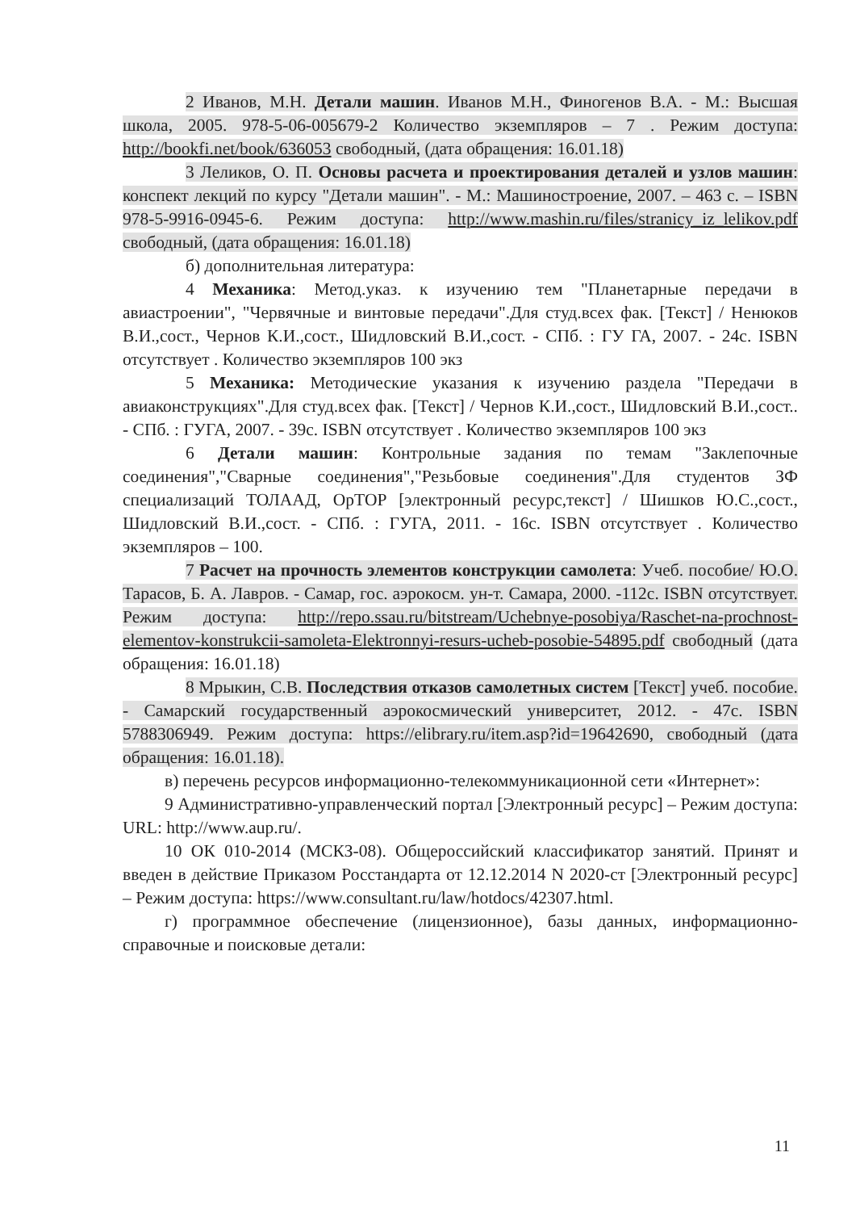2 Иванов, М.Н. Детали машин. Иванов М.Н., Финогенов В.А. - М.: Высшая школа, 2005. 978-5-06-005679-2 Количество экземпляров – 7 . Режим доступа: http://bookfi.net/book/636053 свободный, (дата обращения: 16.01.18)
3 Леликов, О. П. Основы расчета и проектирования деталей и узлов машин: конспект лекций по курсу "Детали машин". - М.: Машиностроение, 2007. – 463 с. – ISBN 978-5-9916-0945-6. Режим доступа: http://www.mashin.ru/files/stranicy_iz_lelikov.pdf свободный, (дата обращения: 16.01.18)
б) дополнительная литература:
4 Механика: Метод.указ. к изучению тем "Планетарные передачи в авиастроении", "Червячные и винтовые передачи".Для студ.всех фак. [Текст] / Ненюков В.И.,сост., Чернов К.И.,сост., Шидловский В.И.,сост. - СПб. : ГУ ГА, 2007. - 24с. ISBN отсутствует . Количество экземпляров 100 экз
5 Механика: Методические указания к изучению раздела "Передачи в авиаконструкциях".Для студ.всех фак. [Текст] / Чернов К.И.,сост., Шидловский В.И.,сост.. - СПб. : ГУГА, 2007. - 39с. ISBN отсутствует . Количество экземпляров 100 экз
6 Детали машин: Контрольные задания по темам "Заклепочные соединения","Сварные соединения","Резьбовые соединения".Для студентов ЗФ специализаций ТОЛААД, ОрТОР [электронный ресурс,текст] / Шишков Ю.С.,сост., Шидловский В.И.,сост. - СПб. : ГУГА, 2011. - 16с. ISBN отсутствует . Количество экземпляров – 100.
7 Расчет на прочность элементов конструкции самолета: Учеб. пособие/ Ю.О. Тарасов, Б. А. Лавров. - Самар, гос. аэрокосм. ун-т. Самара, 2000. -112с. ISBN отсутствует. Режим доступа: http://repo.ssau.ru/bitstream/Uchebnye-posobiya/Raschet-na-prochnost-elementov-konstrukcii-samoleta-Elektronnyi-resurs-ucheb-posobie-54895.pdf свободный (дата обращения: 16.01.18)
8 Мрыкин, С.В. Последствия отказов самолетных систем [Текст] учеб. пособие. - Самарский государственный аэрокосмический университет, 2012. - 47с. ISBN 5788306949. Режим доступа: https://elibrary.ru/item.asp?id=19642690, свободный (дата обращения: 16.01.18).
в) перечень ресурсов информационно-телекоммуникационной сети «Интернет»:
9 Административно-управленческий портал [Электронный ресурс] – Режим доступа: URL: http://www.aup.ru/.
10 ОК 010-2014 (МСКЗ-08). Общероссийский классификатор занятий. Принят и введен в действие Приказом Росстандарта от 12.12.2014 N 2020-ст [Электронный ресурс] – Режим доступа: https://www.consultant.ru/law/hotdocs/42307.html.
г) программное обеспечение (лицензионное), базы данных, информационно-справочные и поисковые детали:
11